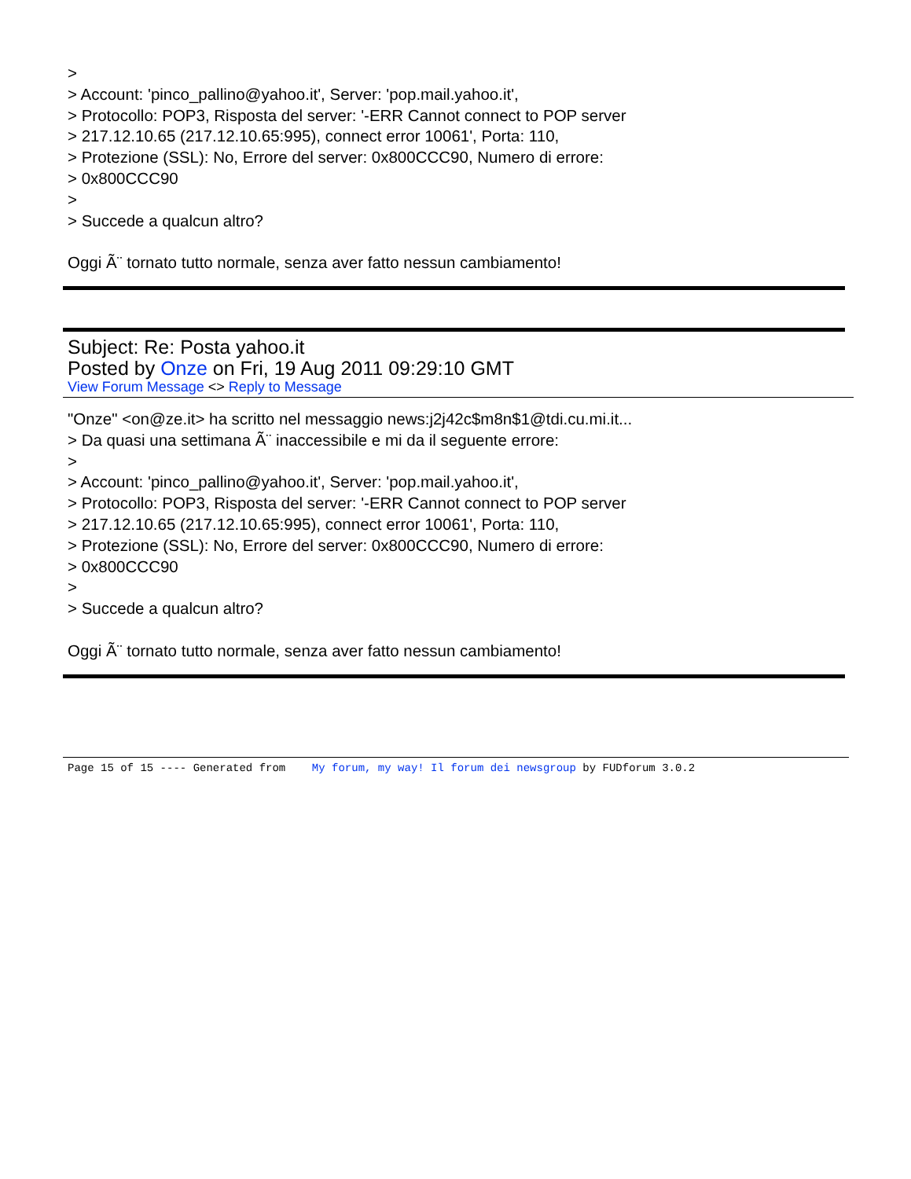>
> Account: 'pinco_pallino@yahoo.it', Server: 'pop.mail.yahoo.it',
> Protocollo: POP3, Risposta del server: '-ERR Cannot connect to POP server
> 217.12.10.65 (217.12.10.65:995), connect error 10061', Porta: 110,
> Protezione (SSL): No, Errore del server: 0x800CCC90, Numero di errore:
> 0x800CCC90
>
> Succede a qualcun altro?
Oggi Ã¨ tornato tutto normale, senza aver fatto nessun cambiamento!
Subject: Re: Posta yahoo.it
Posted by Onze on Fri, 19 Aug 2011 09:29:10 GMT
View Forum Message <> Reply to Message
"Onze" <on@ze.it> ha scritto nel messaggio news:j2j42c$m8n$1@tdi.cu.mi.it...
> Da quasi una settimana Ã¨ inaccessibile e mi da il seguente errore:
>
> Account: 'pinco_pallino@yahoo.it', Server: 'pop.mail.yahoo.it',
> Protocollo: POP3, Risposta del server: '-ERR Cannot connect to POP server
> 217.12.10.65 (217.12.10.65:995), connect error 10061', Porta: 110,
> Protezione (SSL): No, Errore del server: 0x800CCC90, Numero di errore:
> 0x800CCC90
>
> Succede a qualcun altro?
Oggi Ã¨ tornato tutto normale, senza aver fatto nessun cambiamento!
Page 15 of 15 ---- Generated from My forum, my way! Il forum dei newsgroup by FUDforum 3.0.2